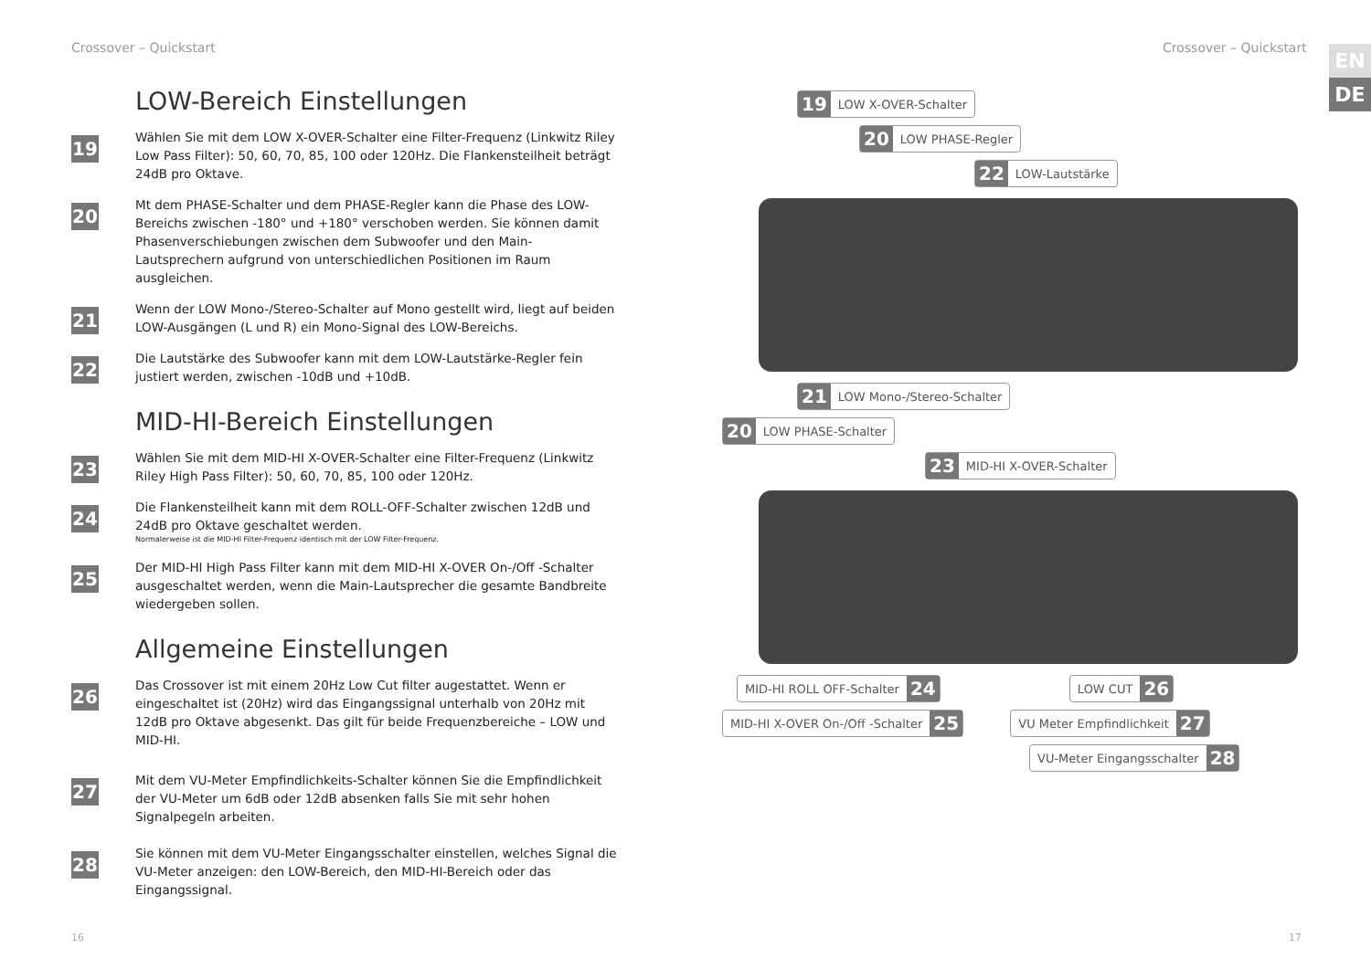Crossover – Quickstart Crossover – Quickstart
EN
DE
LOW-Bereich Einstellungen
19
Wählen Sie mit dem LOW X-OVER-Schalter eine Filter-Frequenz (Linkwitz Riley Low Pass Filter): 50, 60, 70, 85, 100 oder 120Hz. Die Flankensteilheit beträgt 24dB pro Oktave.
20
Mt dem PHASE-Schalter und dem PHASE-Regler kann die Phase des LOW-Bereichs zwischen -180° und +180° verschoben werden. Sie können damit Phasenverschiebungen zwischen dem Subwoofer und den Main-Lautsprechern aufgrund von unterschiedlichen Positionen im Raum ausgleichen.
21
Wenn der LOW Mono-/Stereo-Schalter auf Mono gestellt wird, liegt auf beiden LOW-Ausgängen (L und R) ein Mono-Signal des LOW-Bereichs.
22
Die Lautstärke des Subwoofer kann mit dem LOW-Lautstärke-Regler fein justiert werden, zwischen -10dB und +10dB.
MID-HI-Bereich Einstellungen
23
Wählen Sie mit dem MID-HI X-OVER-Schalter eine Filter-Frequenz (Linkwitz Riley High Pass Filter): 50, 60, 70, 85, 100 oder 120Hz.
24
Die Flankensteilheit kann mit dem ROLL-OFF-Schalter zwischen 12dB und 24dB pro Oktave geschaltet werden.
Normalerweise ist die MID-HI Filter-Frequenz identisch mit der LOW Filter-Frequenz.
25
Der MID-HI High Pass Filter kann mit dem MID-HI X-OVER On-/Off -Schalter ausgeschaltet werden, wenn die Main-Lautsprecher die gesamte Bandbreite wiedergeben sollen.
Allgemeine Einstellungen
26
Das Crossover ist mit einem 20Hz Low Cut filter augestattet. Wenn er eingeschaltet ist (20Hz) wird das Eingangssignal unterhalb von 20Hz mit 12dB pro Oktave abgesenkt. Das gilt für beide Frequenzbereiche – LOW und MID-HI.
27
Mit dem VU-Meter Empfindlichkeits-Schalter können Sie die Empfindlichkeit der VU-Meter um 6dB oder 12dB absenken falls Sie mit sehr hohen Signalpegeln arbeiten.
28
Sie können mit dem VU-Meter Eingangsschalter einstellen, welches Signal die VU-Meter anzeigen: den LOW-Bereich, den MID-HI-Bereich oder das Eingangssignal.
19 LOW X-OVER-Schalter
20 LOW PHASE-Regler
22 LOW-Lautstärke
21 LOW Mono-/Stereo-Schalter
20 LOW PHASE-Schalter
23 MID-HI X-OVER-Schalter MID-HI ROLL OFF-Schalter 24
LOW CUT 26
MID-HI X-OVER On-/Off -Schalter 25
VU Meter Empfindlichkeit 27
VU-Meter Eingangsschalter 28
16 17